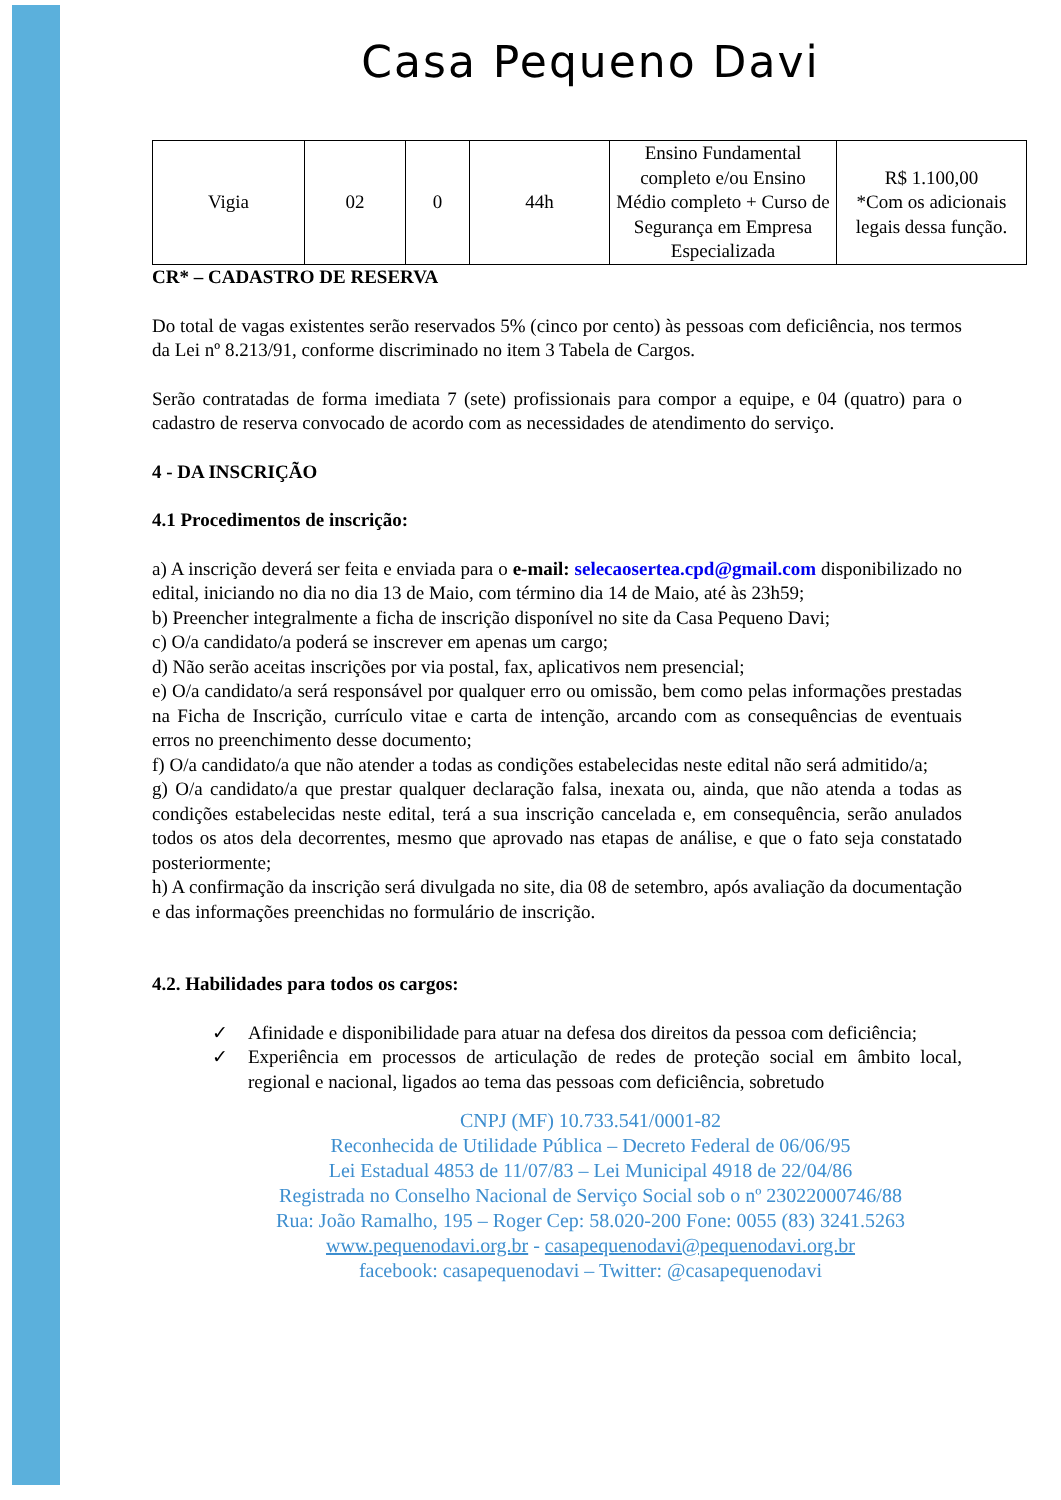Casa Pequeno Davi
| Vigia | 02 | 0 | 44h | Ensino Fundamental completo e/ou Ensino Médio completo + Curso de Segurança em Empresa Especializada | R$ 1.100,00 *Com os adicionais legais dessa função. |
CR* – CADASTRO DE RESERVA
Do total de vagas existentes serão reservados 5% (cinco por cento) às pessoas com deficiência, nos termos da Lei nº 8.213/91, conforme discriminado no item 3 Tabela de Cargos.
Serão contratadas de forma imediata 7 (sete) profissionais para compor a equipe, e 04 (quatro) para o cadastro de reserva convocado de acordo com as necessidades de atendimento do serviço.
4 - DA INSCRIÇÃO
4.1 Procedimentos de inscrição:
a) A inscrição deverá ser feita e enviada para o e-mail: selecaosertea.cpd@gmail.com disponibilizado no edital, iniciando no dia no dia 13 de Maio, com término dia 14 de Maio, até às 23h59;
b) Preencher integralmente a ficha de inscrição disponível no site da Casa Pequeno Davi;
c) O/a candidato/a poderá se inscrever em apenas um cargo;
d) Não serão aceitas inscrições por via postal, fax, aplicativos nem presencial;
e) O/a candidato/a será responsável por qualquer erro ou omissão, bem como pelas informações prestadas na Ficha de Inscrição, currículo vitae e carta de intenção, arcando com as consequências de eventuais erros no preenchimento desse documento;
f) O/a candidato/a que não atender a todas as condições estabelecidas neste edital não será admitido/a;
g) O/a candidato/a que prestar qualquer declaração falsa, inexata ou, ainda, que não atenda a todas as condições estabelecidas neste edital, terá a sua inscrição cancelada e, em consequência, serão anulados todos os atos dela decorrentes, mesmo que aprovado nas etapas de análise, e que o fato seja constatado posteriormente;
h) A confirmação da inscrição será divulgada no site, dia 08 de setembro, após avaliação da documentação e das informações preenchidas no formulário de inscrição.
4.2. Habilidades para todos os cargos:
✓ Afinidade e disponibilidade para atuar na defesa dos direitos da pessoa com deficiência;
✓ Experiência em processos de articulação de redes de proteção social em âmbito local, regional e nacional, ligados ao tema das pessoas com deficiência, sobretudo
CNPJ (MF) 10.733.541/0001-82
Reconhecida de Utilidade Pública – Decreto Federal de 06/06/95
Lei Estadual 4853 de 11/07/83 – Lei Municipal 4918 de 22/04/86
Registrada no Conselho Nacional de Serviço Social sob o nº 23022000746/88
Rua: João Ramalho, 195 – Roger Cep: 58.020-200 Fone: 0055 (83) 3241.5263
www.pequenodavi.org.br - casapequenodavi@pequenodavi.org.br
facebook: casapequenodavi – Twitter: @casapequenodavi